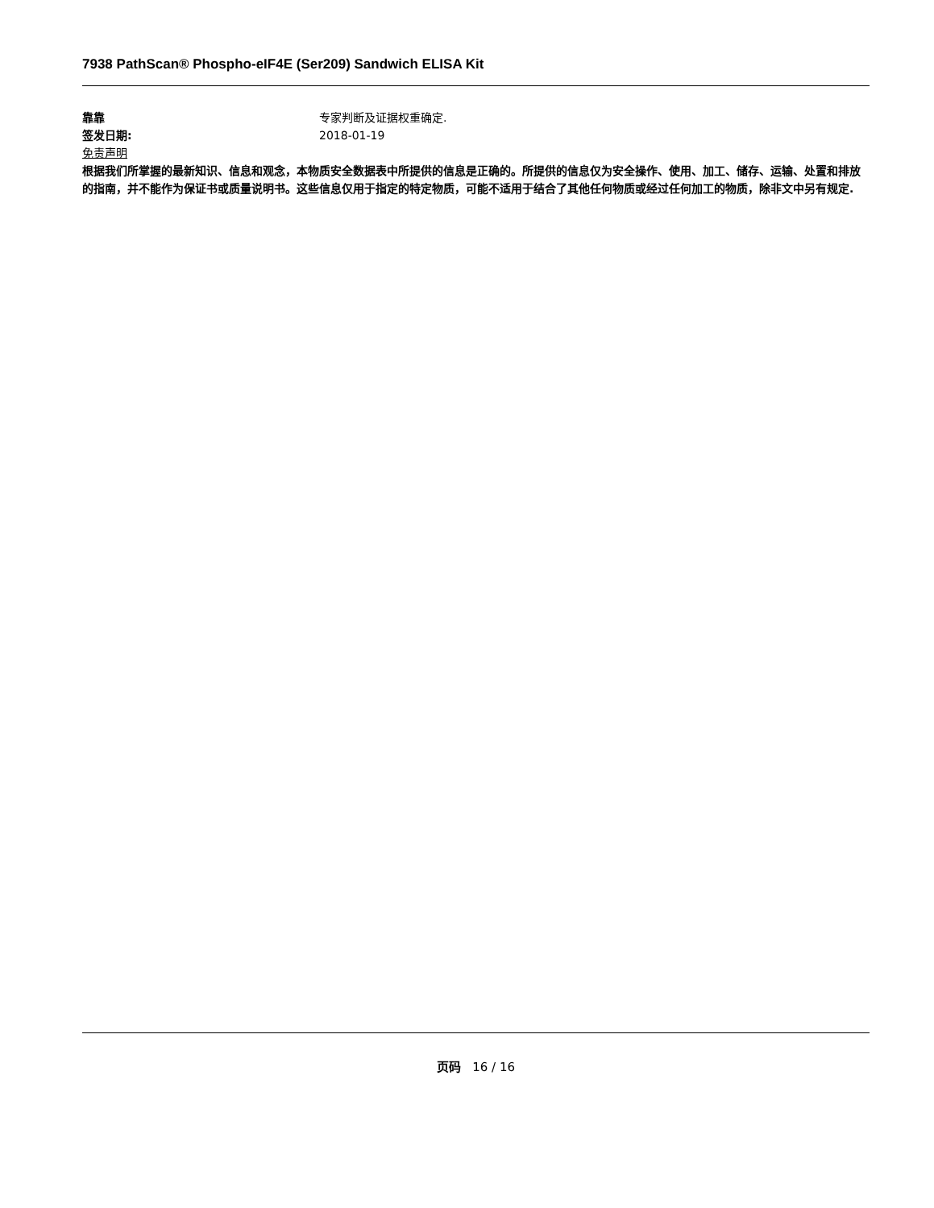7938 PathScan® Phospho-eIF4E (Ser209) Sandwich ELISA Kit
靠靠 专家判断及证据权重确定.
签发日期: 2018-01-19
免责声明
根据我们所掌握的最新知识、信息和观念，本物质安全数据表中所提供的信息是正确的。所提供的信息仅为安全操作、使用、加工、储存、运输、处置和排放的指南，并不能作为保证书或质量说明书。这些信息仅用于指定的特定物质，可能不适用于结合了其他任何物质或经过任何加工的物质，除非文中另有规定.
页码 16 / 16